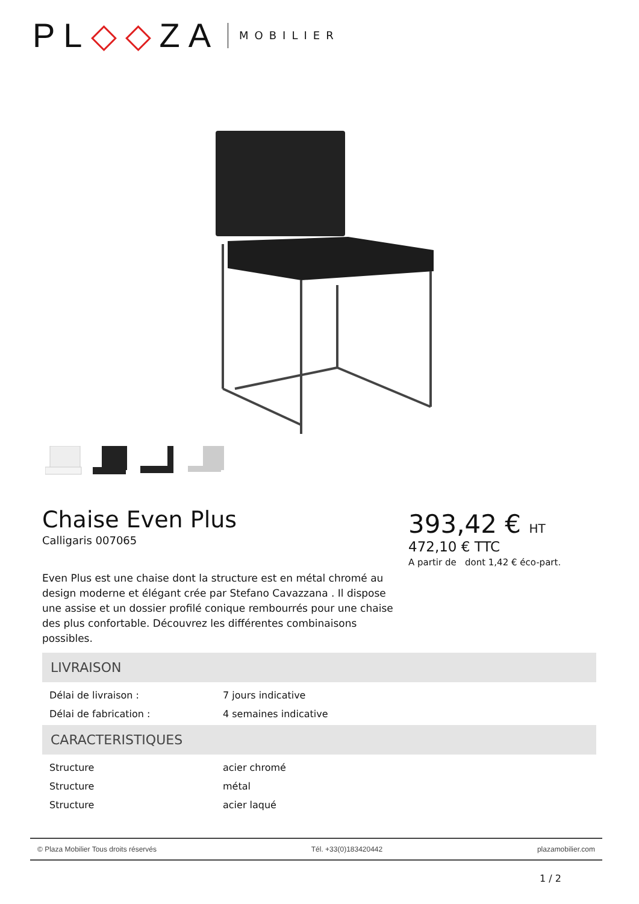PL◇◇ZA MOBILIER
Chaise Even Plus
Calligaris 007065
Even Plus est une chaise dont la structure est en métal chromé au design moderne et élégant crée par Stefano Cavazzana . Il dispose une assise et un dossier profilé conique rembourrés pour une chaise des plus confortable. Découvrez les différentes combinaisons possibles.
393,42 € HT
472,10 € TTC
A partir de dont 1,42 € éco-part.
LIVRAISON
| Délai de livraison : | 7 jours indicative |
| Délai de fabrication : | 4 semaines indicative |
CARACTERISTIQUES
| Structure | acier chromé |
| Structure | métal |
| Structure | acier laqué |
© Plaza Mobilier Tous droits réservés Tél. +33(0)183420442 plazamobilier.com
1 / 2